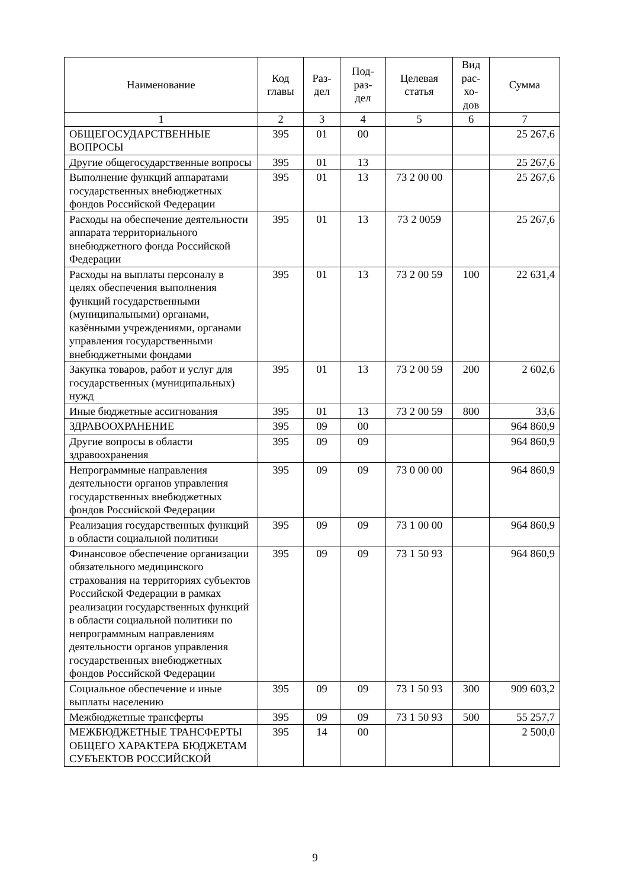| Наименование | Код главы | Раз- дел | Под- раз- дел | Целевая статья | Вид рас- хо- дов | Сумма |
| --- | --- | --- | --- | --- | --- | --- |
| 1 | 2 | 3 | 4 | 5 | 6 | 7 |
| ОБЩЕГОСУДАРСТВЕННЫЕ ВОПРОСЫ | 395 | 01 | 00 | | | 25 267,6 |
| Другие общегосударственные вопросы | 395 | 01 | 13 | | | 25 267,6 |
| Выполнение функций аппаратами государственных внебюджетных фондов Российской Федерации | 395 | 01 | 13 | 73 2 00 00 | | 25 267,6 |
| Расходы на обеспечение деятельности аппарата территориального внебюджетного фонда Российской Федерации | 395 | 01 | 13 | 73 2 0059 | | 25 267,6 |
| Расходы на выплаты персоналу в целях обеспечения выполнения функций государственными (муниципальными) органами, казёнными учреждениями, органами управления государственными внебюджетными фондами | 395 | 01 | 13 | 73 2 00 59 | 100 | 22 631,4 |
| Закупка товаров, работ и услуг для государственных (муниципальных) нужд | 395 | 01 | 13 | 73 2 00 59 | 200 | 2 602,6 |
| Иные бюджетные ассигнования | 395 | 01 | 13 | 73 2 00 59 | 800 | 33,6 |
| ЗДРАВООХРАНЕНИЕ | 395 | 09 | 00 | | | 964 860,9 |
| Другие вопросы в области здравоохранения | 395 | 09 | 09 | | | 964 860,9 |
| Непрограммные направления деятельности органов управления государственных внебюджетных фондов Российской Федерации | 395 | 09 | 09 | 73 0 00 00 | | 964 860,9 |
| Реализация государственных функций в области социальной политики | 395 | 09 | 09 | 73 1 00 00 | | 964 860,9 |
| Финансовое обеспечение организации обязательного медицинского страхования на территориях субъектов Российской Федерации в рамках реализации государственных функций в области социальной политики по непрограммным направлениям деятельности органов управления государственных внебюджетных фондов Российской Федерации | 395 | 09 | 09 | 73 1 50 93 | | 964 860,9 |
| Социальное обеспечение и иные выплаты населению | 395 | 09 | 09 | 73 1 50 93 | 300 | 909 603,2 |
| Межбюджетные трансферты | 395 | 09 | 09 | 73 1 50 93 | 500 | 55 257,7 |
| МЕЖБЮДЖЕТНЫЕ ТРАНСФЕРТЫ ОБЩЕГО ХАРАКТЕРА БЮДЖЕТАМ СУБЪЕКТОВ РОССИЙСКОЙ | 395 | 14 | 00 | | | 2 500,0 |
9